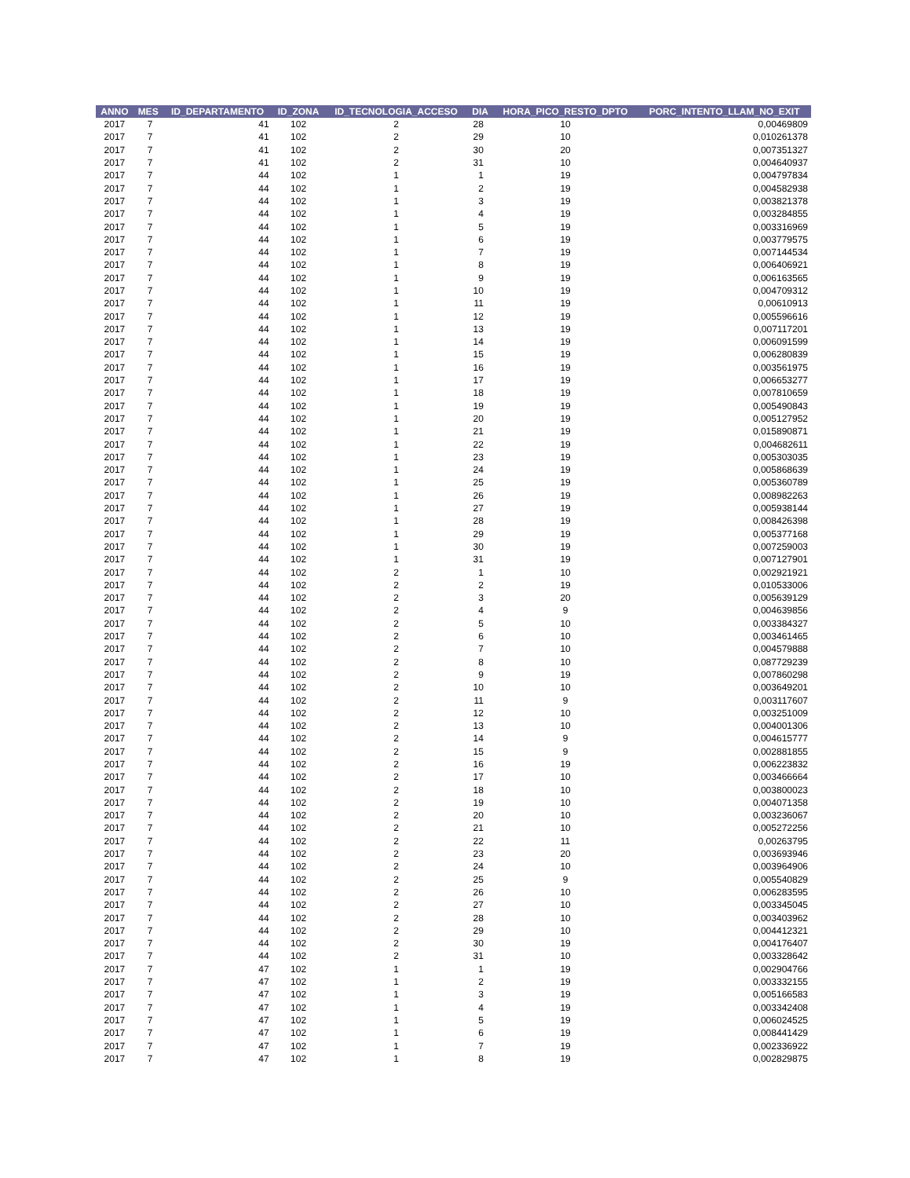| ANNO | MES | ID_DEPARTAMENTO | ID_ZONA | ID_TECNOLOGIA_ACCESO | DIA | HORA_PICO_RESTO_DPTO | PORC_INTENTO_LLAM_NO_EXIT |
| --- | --- | --- | --- | --- | --- | --- | --- |
| 2017 | 7 | 41 | 102 | 2 | 28 | 10 | 0,00469809 |
| 2017 | 7 | 41 | 102 | 2 | 29 | 10 | 0,010261378 |
| 2017 | 7 | 41 | 102 | 2 | 30 | 20 | 0,007351327 |
| 2017 | 7 | 41 | 102 | 2 | 31 | 10 | 0,004640937 |
| 2017 | 7 | 44 | 102 | 1 | 1 | 19 | 0,004797834 |
| 2017 | 7 | 44 | 102 | 1 | 2 | 19 | 0,004582938 |
| 2017 | 7 | 44 | 102 | 1 | 3 | 19 | 0,003821378 |
| 2017 | 7 | 44 | 102 | 1 | 4 | 19 | 0,003284855 |
| 2017 | 7 | 44 | 102 | 1 | 5 | 19 | 0,003316969 |
| 2017 | 7 | 44 | 102 | 1 | 6 | 19 | 0,003779575 |
| 2017 | 7 | 44 | 102 | 1 | 7 | 19 | 0,007144534 |
| 2017 | 7 | 44 | 102 | 1 | 8 | 19 | 0,006406921 |
| 2017 | 7 | 44 | 102 | 1 | 9 | 19 | 0,006163565 |
| 2017 | 7 | 44 | 102 | 1 | 10 | 19 | 0,004709312 |
| 2017 | 7 | 44 | 102 | 1 | 11 | 19 | 0,00610913 |
| 2017 | 7 | 44 | 102 | 1 | 12 | 19 | 0,005596616 |
| 2017 | 7 | 44 | 102 | 1 | 13 | 19 | 0,007117201 |
| 2017 | 7 | 44 | 102 | 1 | 14 | 19 | 0,006091599 |
| 2017 | 7 | 44 | 102 | 1 | 15 | 19 | 0,006280839 |
| 2017 | 7 | 44 | 102 | 1 | 16 | 19 | 0,003561975 |
| 2017 | 7 | 44 | 102 | 1 | 17 | 19 | 0,006653277 |
| 2017 | 7 | 44 | 102 | 1 | 18 | 19 | 0,007810659 |
| 2017 | 7 | 44 | 102 | 1 | 19 | 19 | 0,005490843 |
| 2017 | 7 | 44 | 102 | 1 | 20 | 19 | 0,005127952 |
| 2017 | 7 | 44 | 102 | 1 | 21 | 19 | 0,015890871 |
| 2017 | 7 | 44 | 102 | 1 | 22 | 19 | 0,004682611 |
| 2017 | 7 | 44 | 102 | 1 | 23 | 19 | 0,005303035 |
| 2017 | 7 | 44 | 102 | 1 | 24 | 19 | 0,005868639 |
| 2017 | 7 | 44 | 102 | 1 | 25 | 19 | 0,005360789 |
| 2017 | 7 | 44 | 102 | 1 | 26 | 19 | 0,008982263 |
| 2017 | 7 | 44 | 102 | 1 | 27 | 19 | 0,005938144 |
| 2017 | 7 | 44 | 102 | 1 | 28 | 19 | 0,008426398 |
| 2017 | 7 | 44 | 102 | 1 | 29 | 19 | 0,005377168 |
| 2017 | 7 | 44 | 102 | 1 | 30 | 19 | 0,007259003 |
| 2017 | 7 | 44 | 102 | 1 | 31 | 19 | 0,007127901 |
| 2017 | 7 | 44 | 102 | 2 | 1 | 10 | 0,002921921 |
| 2017 | 7 | 44 | 102 | 2 | 2 | 19 | 0,010533006 |
| 2017 | 7 | 44 | 102 | 2 | 3 | 20 | 0,005639129 |
| 2017 | 7 | 44 | 102 | 2 | 4 | 9 | 0,004639856 |
| 2017 | 7 | 44 | 102 | 2 | 5 | 10 | 0,003384327 |
| 2017 | 7 | 44 | 102 | 2 | 6 | 10 | 0,003461465 |
| 2017 | 7 | 44 | 102 | 2 | 7 | 10 | 0,004579888 |
| 2017 | 7 | 44 | 102 | 2 | 8 | 10 | 0,087729239 |
| 2017 | 7 | 44 | 102 | 2 | 9 | 19 | 0,007860298 |
| 2017 | 7 | 44 | 102 | 2 | 10 | 10 | 0,003649201 |
| 2017 | 7 | 44 | 102 | 2 | 11 | 9 | 0,003117607 |
| 2017 | 7 | 44 | 102 | 2 | 12 | 10 | 0,003251009 |
| 2017 | 7 | 44 | 102 | 2 | 13 | 10 | 0,004001306 |
| 2017 | 7 | 44 | 102 | 2 | 14 | 9 | 0,004615777 |
| 2017 | 7 | 44 | 102 | 2 | 15 | 9 | 0,002881855 |
| 2017 | 7 | 44 | 102 | 2 | 16 | 19 | 0,006223832 |
| 2017 | 7 | 44 | 102 | 2 | 17 | 10 | 0,003466664 |
| 2017 | 7 | 44 | 102 | 2 | 18 | 10 | 0,003800023 |
| 2017 | 7 | 44 | 102 | 2 | 19 | 10 | 0,004071358 |
| 2017 | 7 | 44 | 102 | 2 | 20 | 10 | 0,003236067 |
| 2017 | 7 | 44 | 102 | 2 | 21 | 10 | 0,005272256 |
| 2017 | 7 | 44 | 102 | 2 | 22 | 11 | 0,00263795 |
| 2017 | 7 | 44 | 102 | 2 | 23 | 20 | 0,003693946 |
| 2017 | 7 | 44 | 102 | 2 | 24 | 10 | 0,003964906 |
| 2017 | 7 | 44 | 102 | 2 | 25 | 9 | 0,005540829 |
| 2017 | 7 | 44 | 102 | 2 | 26 | 10 | 0,006283595 |
| 2017 | 7 | 44 | 102 | 2 | 27 | 10 | 0,003345045 |
| 2017 | 7 | 44 | 102 | 2 | 28 | 10 | 0,003403962 |
| 2017 | 7 | 44 | 102 | 2 | 29 | 10 | 0,004412321 |
| 2017 | 7 | 44 | 102 | 2 | 30 | 19 | 0,004176407 |
| 2017 | 7 | 44 | 102 | 2 | 31 | 10 | 0,003328642 |
| 2017 | 7 | 47 | 102 | 1 | 1 | 19 | 0,002904766 |
| 2017 | 7 | 47 | 102 | 1 | 2 | 19 | 0,003332155 |
| 2017 | 7 | 47 | 102 | 1 | 3 | 19 | 0,005166583 |
| 2017 | 7 | 47 | 102 | 1 | 4 | 19 | 0,003342408 |
| 2017 | 7 | 47 | 102 | 1 | 5 | 19 | 0,006024525 |
| 2017 | 7 | 47 | 102 | 1 | 6 | 19 | 0,008441429 |
| 2017 | 7 | 47 | 102 | 1 | 7 | 19 | 0,002336922 |
| 2017 | 7 | 47 | 102 | 1 | 8 | 19 | 0,002829875 |